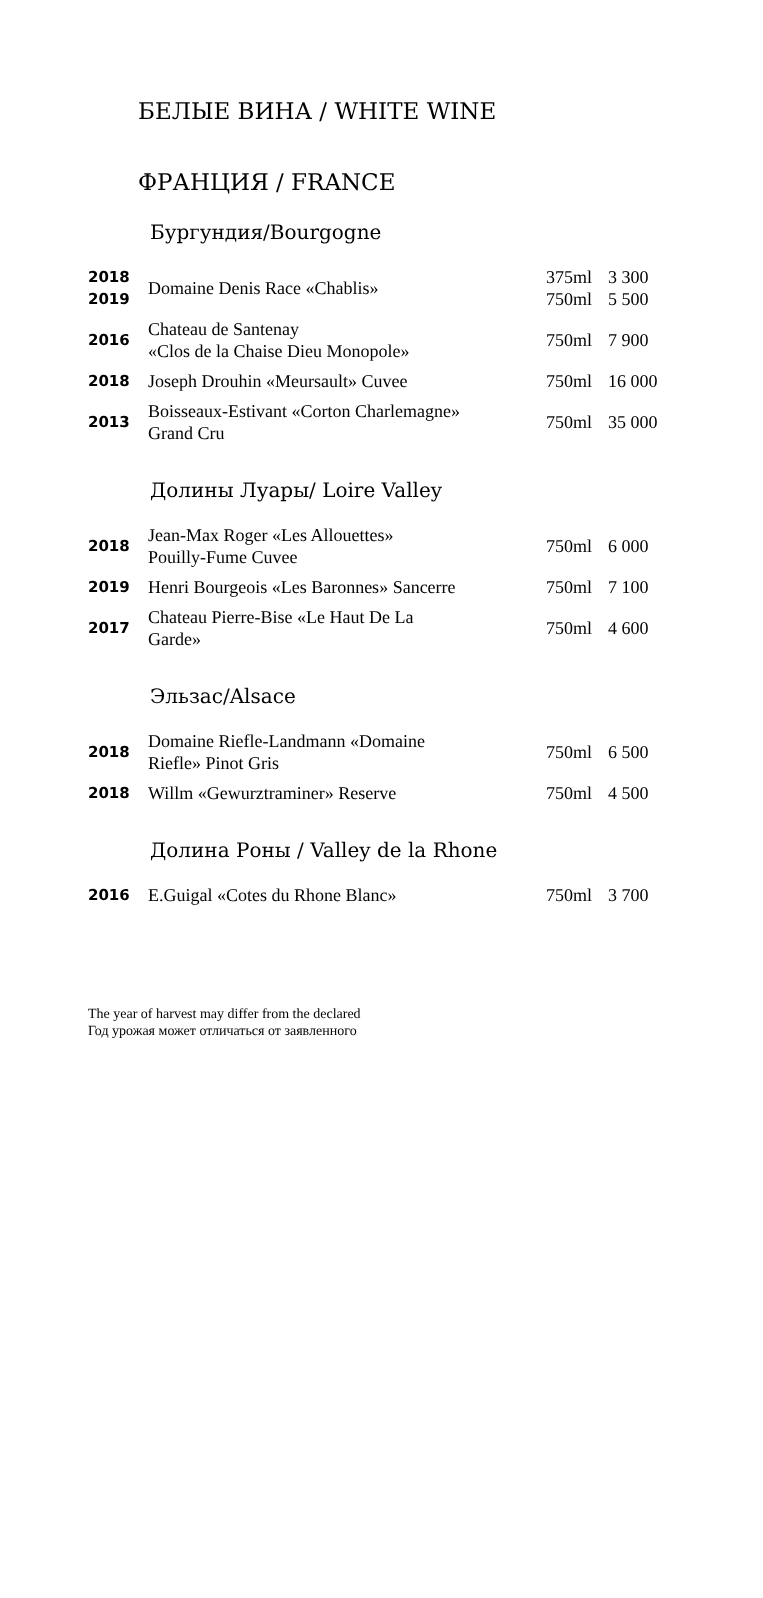БЕЛЫЕ ВИНА / WHITE WINE
ФРАНЦИЯ / FRANCE
Бургундия/Bourgogne
| 2018 2019 | Domaine Denis Race «Chablis» | 375ml 750ml | 3 300 5 500 |
| 2016 | Chateau de Santenay «Clos de la Chaise Dieu Monopole» | 750ml | 7 900 |
| 2018 | Joseph Drouhin «Meursault» Cuvee | 750ml | 16 000 |
| 2013 | Boisseaux-Estivant «Corton Charlemagne» Grand Cru | 750ml | 35 000 |
Долины Луары/ Loire Valley
| 2018 | Jean-Max Roger «Les Allouettes» Pouilly-Fume Cuvee | 750ml | 6 000 |
| 2019 | Henri Bourgeois «Les Baronnes» Sancerre | 750ml | 7 100 |
| 2017 | Chateau Pierre-Bise «Le Haut De La Garde» | 750ml | 4 600 |
Эльзас/Alsace
| 2018 | Domaine Riefle-Landmann «Domaine Riefle» Pinot Gris | 750ml | 6 500 |
| 2018 | Willm «Gewurztraminer» Reserve | 750ml | 4 500 |
Долина Роны / Valley de la Rhone
| 2016 | E.Guigal «Cotes du Rhone Blanc» | 750ml | 3 700 |
The year of harvest may differ from the declared
Год урожая может отличаться от заявленного